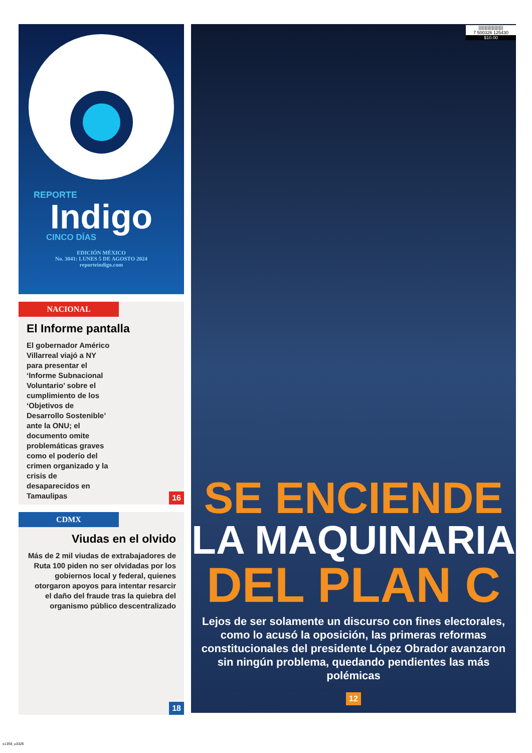REPORTE
Indigo
CINCO DÍAS
EDICIÓN MÉXICO
No. 3041: LUNES 5 DE AGOSTO 2024
reporteindigo.com
NACIONAL
El Informe pantalla
El gobernador Américo Villarreal viajó a NY para presentar el ‘Informe Subnacional Voluntario’ sobre el cumplimiento de los ‘Objetivos de Desarrollo Sostenible’ ante la ONU; el documento omite problemáticas graves como el poderío del crimen organizado y la crisis de desaparecidos en Tamaulipas
16
CDMX
Viudas en el olvido
Más de 2 mil viudas de extrabajadores de Ruta 100 piden no ser olvidadas por los gobiernos local y federal, quienes otorgaron apoyos para intentar resarcir el daño del fraude tras la quiebra del organismo público descentralizado
18
|||||||||||||||||||||
7 500326 125430
$10.00
SE ENCIENDE
LA MAQUINARIA
DEL PLAN C
Lejos de ser solamente un discurso con fines electorales, como lo acusó la oposición, las primeras reformas constitucionales del presidente López Obrador avanzaron sin ningún problema, quedando pendientes las más polémicas
12
s1358_u3326